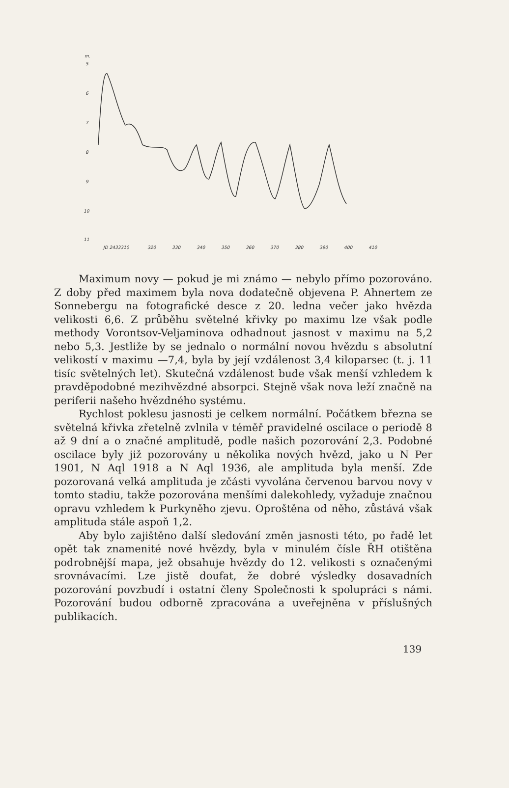m.
5
6
7
8
9
10
11
JD 2433310
320
330
340
350
360
370
380
390
400
410
Maximum novy — pokud je mi známo — nebylo přímo pozorováno. Z doby před maximem byla nova dodatečně objevena P. Ahnertem ze Sonnebergu na fotografické desce z 20. ledna večer jako hvězda velikosti 6,6. Z průběhu světelné křivky po maximu lze však podle methody Vorontsov-Veljaminova odhadnout jasnost v maximu na 5,2 nebo 5,3. Jestliže by se jednalo o normální novou hvězdu s absolutní velikostí v maximu —7,4, byla by její vzdálenost 3,4 kiloparsec (t. j. 11 tisíc světelných let). Skutečná vzdálenost bude však menší vzhledem k pravděpodobné mezihvězdné absorpci. Stejně však nova leží značně na periferii našeho hvězdného systému.
Rychlost poklesu jasnosti je celkem normální. Počátkem března se světelná křivka zřetelně zvlnila v téměř pravidelné oscilace o periodě 8 až 9 dní a o značné amplitudě, podle našich pozorování 2,3. Podobné oscilace byly již pozorovány u několika nových hvězd, jako u N Per 1901, N Aql 1918 a N Aql 1936, ale amplituda byla menší. Zde pozorovaná velká amplituda je zčásti vyvolána červenou barvou novy v tomto stadiu, takže pozorována menšími dalekohledy, vyžaduje značnou opravu vzhledem k Purkyněho zjevu. Oproštěna od něho, zůstává však amplituda stále aspoň 1,2.
Aby bylo zajištěno další sledování změn jasnosti této, po řadě let opět tak znamenité nové hvězdy, byla v minulém čísle ŘH otištěna podrobnější mapa, jež obsahuje hvězdy do 12. velikosti s označenými srovnávacími. Lze jistě doufat, že dobré výsledky dosavadních pozorování povzbudí i ostatní členy Společnosti k spolupráci s námi. Pozorování budou odborně zpracována a uveřejněna v příslušných publikacích.
139